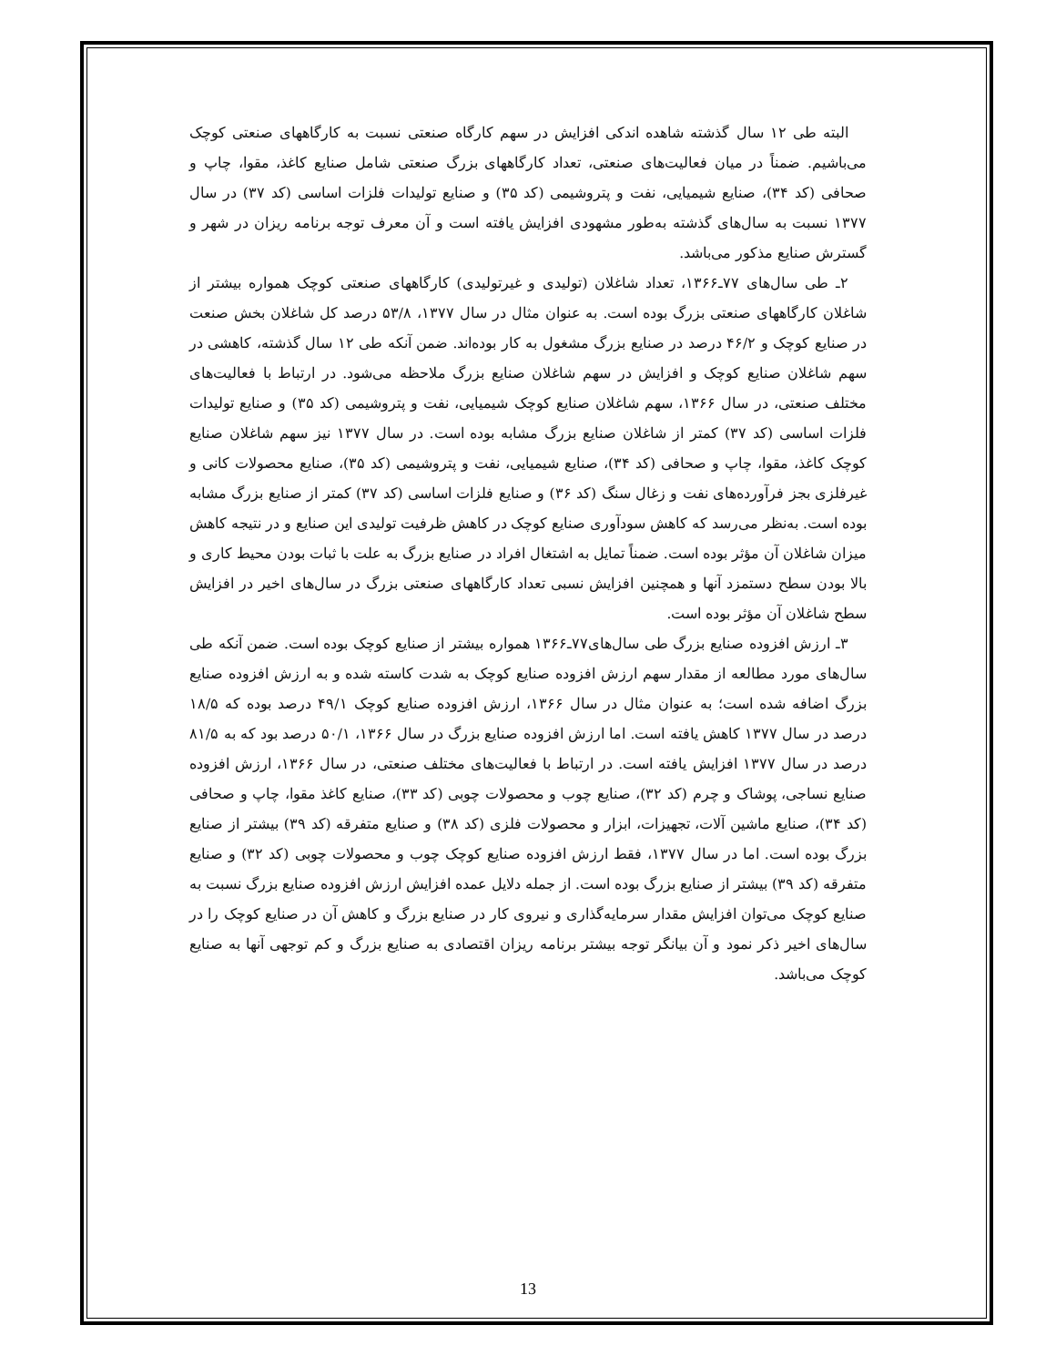البته طی ۱۲ سال گذشته شاهده اندکی افزایش در سهم کارگاه صنعتی نسبت به کارگاههای صنعتی کوچک می‌باشیم. ضمناً در میان فعالیت‌های صنعتی، تعداد کارگاههای بزرگ صنعتی شامل صنایع کاغذ، مقوا، چاپ و صحافی (کد ۳۴)، صنایع شیمیایی، نفت و پتروشیمی (کد ۳۵) و صنایع تولیدات فلزات اساسی (کد ۳۷) در سال ۱۳۷۷ نسبت به سال‌های گذشته به‌طور مشهودی افزایش یافته است و آن معرف توجه برنامه ریزان در شهر و گسترش صنایع مذکور می‌باشد.
۲ـ طی سال‌های ۷۷ـ۱۳۶۶، تعداد شاغلان (تولیدی و غیرتولیدی) کارگاههای صنعتی کوچک همواره بیشتر از شاغلان کارگاههای صنعتی بزرگ بوده است. به عنوان مثال در سال ۱۳۷۷، ۵۳/۸ درصد کل شاغلان بخش صنعت در صنایع کوچک و ۴۶/۲ درصد در صنایع بزرگ مشغول به کار بوده‌اند. ضمن آنکه طی ۱۲ سال گذشته، کاهشی در سهم شاغلان صنایع کوچک و افزایش در سهم شاغلان صنایع بزرگ ملاحظه می‌شود. در ارتباط با فعالیت‌های مختلف صنعتی، در سال ۱۳۶۶، سهم شاغلان صنایع کوچک شیمیایی، نفت و پتروشیمی (کد ۳۵) و صنایع تولیدات فلزات اساسی (کد ۳۷) کمتر از شاغلان صنایع بزرگ مشابه بوده است. در سال ۱۳۷۷ نیز سهم شاغلان صنایع کوچک کاغذ، مقوا، چاپ و صحافی (کد ۳۴)، صنایع شیمیایی، نفت و پتروشیمی (کد ۳۵)، صنایع محصولات کانی و غیرفلزی بجز فرآورده‌های نفت و زغال سنگ (کد ۳۶) و صنایع فلزات اساسی (کد ۳۷) کمتر از صنایع بزرگ مشابه بوده است. به‌نظر می‌رسد که کاهش سودآوری صنایع کوچک در کاهش ظرفیت تولیدی این صنایع و در نتیجه کاهش میزان شاغلان آن مؤثر بوده است. ضمناً تمایل به اشتغال افراد در صنایع بزرگ به علت با ثبات بودن محیط کاری و بالا بودن سطح دستمزد آنها و همچنین افزایش نسبی تعداد کارگاههای صنعتی بزرگ در سال‌های اخیر در افزایش سطح شاغلان آن مؤثر بوده است.
۳ـ ارزش افزوده صنایع بزرگ طی سال‌های۷۷ـ۱۳۶۶ همواره بیشتر از صنایع کوچک بوده است. ضمن آنکه طی سال‌های مورد مطالعه از مقدار سهم ارزش افزوده صنایع کوچک به شدت کاسته شده و به ارزش افزوده صنایع بزرگ اضافه شده است؛ به عنوان مثال در سال ۱۳۶۶، ارزش افزوده صنایع کوچک ۴۹/۱ درصد بوده که ۱۸/۵ درصد در سال ۱۳۷۷ کاهش یافته است. اما ارزش افزوده صنایع بزرگ در سال ۱۳۶۶، ۵۰/۱ درصد بود که به ۸۱/۵ درصد در سال ۱۳۷۷ افزایش یافته است. در ارتباط با فعالیت‌های مختلف صنعتی، در سال ۱۳۶۶، ارزش افزوده صنایع نساجی، پوشاک و چرم (کد ۳۲)، صنایع چوب و محصولات چوبی (کد ۳۳)، صنایع کاغذ مقوا، چاپ و صحافی (کد ۳۴)، صنایع ماشین آلات، تجهیزات، ابزار و محصولات فلزی (کد ۳۸) و صنایع متفرقه (کد ۳۹) بیشتر از صنایع بزرگ بوده است. اما در سال ۱۳۷۷، فقط ارزش افزوده صنایع کوچک چوب و محصولات چوبی (کد ۳۲) و صنایع متفرقه (کد ۳۹) بیشتر از صنایع بزرگ بوده است. از جمله دلایل عمده افزایش ارزش افزوده صنایع بزرگ نسبت به صنایع کوچک می‌توان افزایش مقدار سرمایه‌گذاری و نیروی کار در صنایع بزرگ و کاهش آن در صنایع کوچک را در سال‌های اخیر ذکر نمود و آن بیانگر توجه بیشتر برنامه ریزان اقتصادی به صنایع بزرگ و کم توجهی آنها به صنایع کوچک می‌باشد.
13